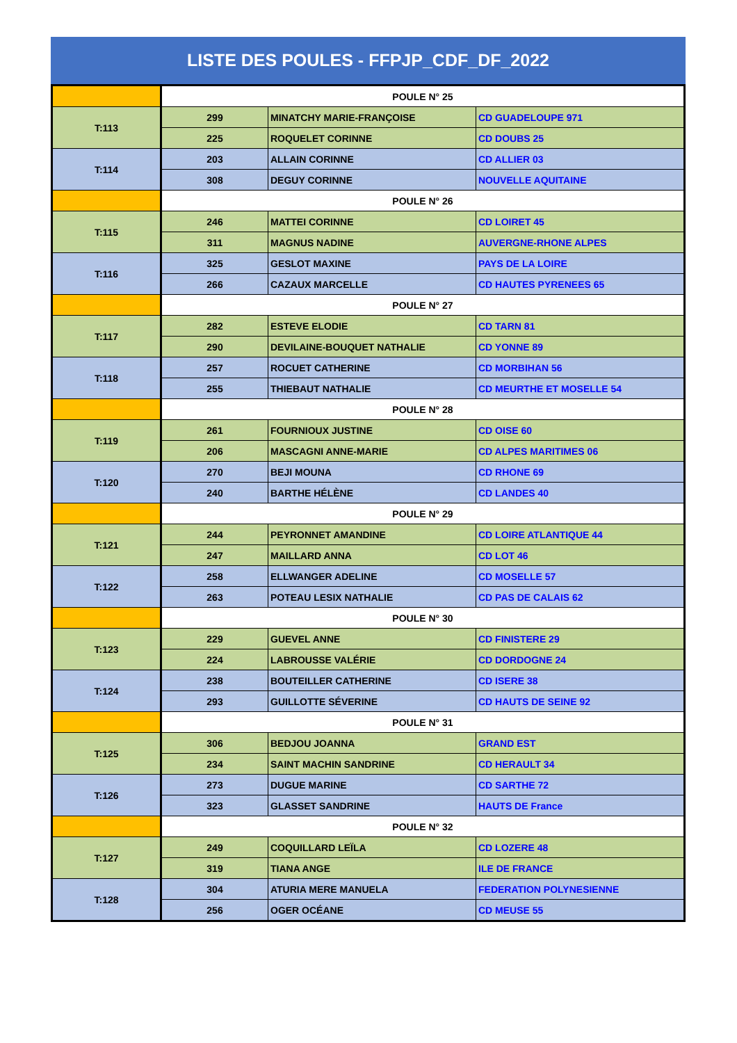LISTE DES POULES - FFPJP_CDF_DF_2022
| | POULE N° 25 | | |
| T:113 | 299 | MINATCHY MARIE-FRANÇOISE | CD GUADELOUPE 971 |
| | 225 | ROQUELET CORINNE | CD DOUBS 25 |
| T:114 | 203 | ALLAIN CORINNE | CD ALLIER 03 |
| | 308 | DEGUY CORINNE | NOUVELLE AQUITAINE |
| | POULE N° 26 | | |
| T:115 | 246 | MATTEI CORINNE | CD LOIRET 45 |
| | 311 | MAGNUS NADINE | AUVERGNE-RHONE ALPES |
| T:116 | 325 | GESLOT MAXINE | PAYS DE LA LOIRE |
| | 266 | CAZAUX MARCELLE | CD HAUTES PYRENEES 65 |
| | POULE N° 27 | | |
| T:117 | 282 | ESTEVE ELODIE | CD TARN 81 |
| | 290 | DEVILAINE-BOUQUET NATHALIE | CD YONNE 89 |
| T:118 | 257 | ROCUET CATHERINE | CD MORBIHAN 56 |
| | 255 | THIEBAUT NATHALIE | CD MEURTHE ET MOSELLE 54 |
| | POULE N° 28 | | |
| T:119 | 261 | FOURNIOUX JUSTINE | CD OISE 60 |
| | 206 | MASCAGNI ANNE-MARIE | CD ALPES MARITIMES 06 |
| T:120 | 270 | BEJI MOUNA | CD RHONE 69 |
| | 240 | BARTHE HÉLÈNE | CD LANDES 40 |
| | POULE N° 29 | | |
| T:121 | 244 | PEYRONNET AMANDINE | CD LOIRE ATLANTIQUE 44 |
| | 247 | MAILLARD ANNA | CD LOT 46 |
| T:122 | 258 | ELLWANGER ADELINE | CD MOSELLE 57 |
| | 263 | POTEAU LESIX NATHALIE | CD PAS DE CALAIS 62 |
| | POULE N° 30 | | |
| T:123 | 229 | GUEVEL ANNE | CD FINISTERE 29 |
| | 224 | LABROUSSE VALÉRIE | CD DORDOGNE 24 |
| T:124 | 238 | BOUTEILLER CATHERINE | CD ISERE 38 |
| | 293 | GUILLOTTE SÉVERINE | CD HAUTS DE SEINE 92 |
| | POULE N° 31 | | |
| T:125 | 306 | BEDJOU JOANNA | GRAND EST |
| | 234 | SAINT MACHIN SANDRINE | CD HERAULT 34 |
| T:126 | 273 | DUGUE MARINE | CD SARTHE 72 |
| | 323 | GLASSET SANDRINE | HAUTS DE France |
| | POULE N° 32 | | |
| T:127 | 249 | COQUILLARD LEÏLA | CD LOZERE 48 |
| | 319 | TIANA ANGE | ILE DE FRANCE |
| T:128 | 304 | ATURIA MERE MANUELA | FEDERATION POLYNESIENNE |
| | 256 | OGER OCÉANE | CD MEUSE 55 |